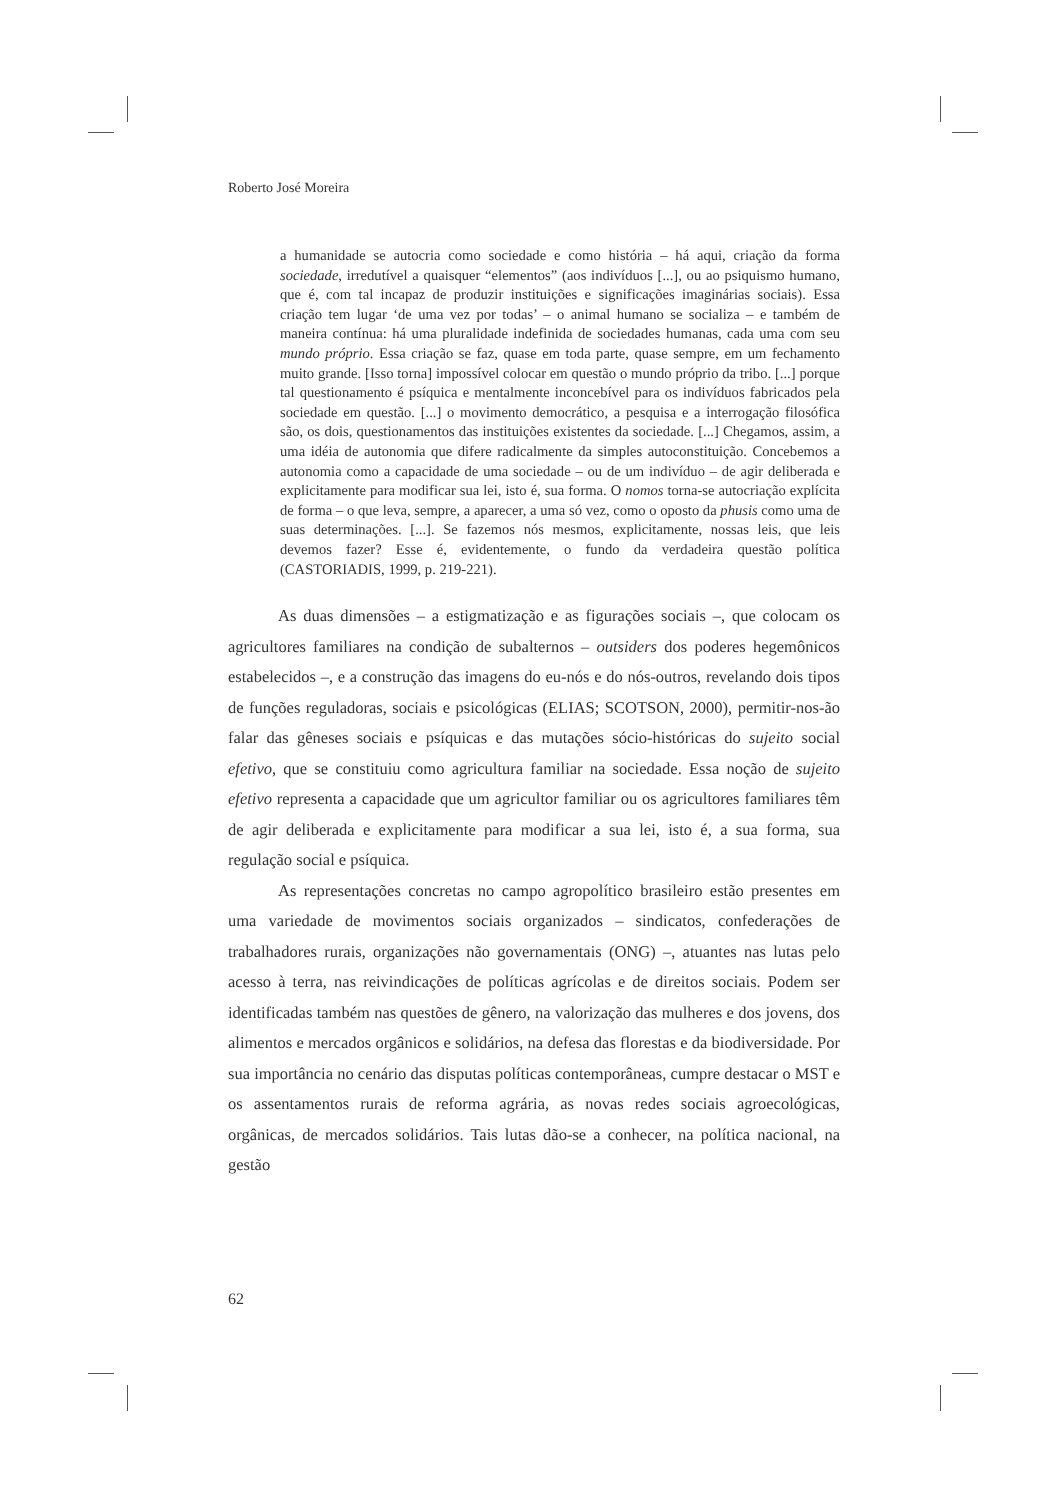Roberto José Moreira
a humanidade se autocria como sociedade e como história – há aqui, criação da forma sociedade, irredutível a quaisquer “elementos” (aos indivíduos [...], ou ao psiquismo humano, que é, com tal incapaz de produzir instituições e significações imaginárias sociais). Essa criação tem lugar ‘de uma vez por todas’ – o animal humano se socializa – e também de maneira contínua: há uma pluralidade indefinida de sociedades humanas, cada uma com seu mundo próprio. Essa criação se faz, quase em toda parte, quase sempre, em um fechamento muito grande. [Isso torna] impossível colocar em questão o mundo próprio da tribo. [...] porque tal questionamento é psíquica e mentalmente inconcebível para os indivíduos fabricados pela sociedade em questão. [...] o movimento democrático, a pesquisa e a interrogação filosófica são, os dois, questionamentos das instituições existentes da sociedade. [...] Chegamos, assim, a uma idéia de autonomia que difere radicalmente da simples autoconstituição. Concebemos a autonomia como a capacidade de uma sociedade – ou de um indivíduo – de agir deliberada e explicitamente para modificar sua lei, isto é, sua forma. O nomos torna-se autocriação explícita de forma – o que leva, sempre, a aparecer, a uma só vez, como o oposto da phusis como uma de suas determinações. [...]. Se fazemos nós mesmos, explicitamente, nossas leis, que leis devemos fazer? Esse é, evidentemente, o fundo da verdadeira questão política (CASTORIADIS, 1999, p. 219-221).
As duas dimensões – a estigmatização e as figurações sociais –, que colocam os agricultores familiares na condição de subalternos – outsiders dos poderes hegemônicos estabelecidos –, e a construção das imagens do eu-nós e do nós-outros, revelando dois tipos de funções reguladoras, sociais e psicológicas (ELIAS; SCOTSON, 2000), permitir-nos-ão falar das gêneses sociais e psíquicas e das mutações sócio-históricas do sujeito social efetivo, que se constituiu como agricultura familiar na sociedade. Essa noção de sujeito efetivo representa a capacidade que um agricultor familiar ou os agricultores familiares têm de agir deliberada e explicitamente para modificar a sua lei, isto é, a sua forma, sua regulação social e psíquica.
As representações concretas no campo agropolítico brasileiro estão presentes em uma variedade de movimentos sociais organizados – sindicatos, confederações de trabalhadores rurais, organizações não governamentais (ONG) –, atuantes nas lutas pelo acesso à terra, nas reivindicações de políticas agrícolas e de direitos sociais. Podem ser identificadas também nas questões de gênero, na valorização das mulheres e dos jovens, dos alimentos e mercados orgânicos e solidários, na defesa das florestas e da biodiversidade. Por sua importância no cenário das disputas políticas contemporâneas, cumpre destacar o MST e os assentamentos rurais de reforma agrária, as novas redes sociais agroecológicas, orgânicas, de mercados solidários. Tais lutas dão-se a conhecer, na política nacional, na gestão
62